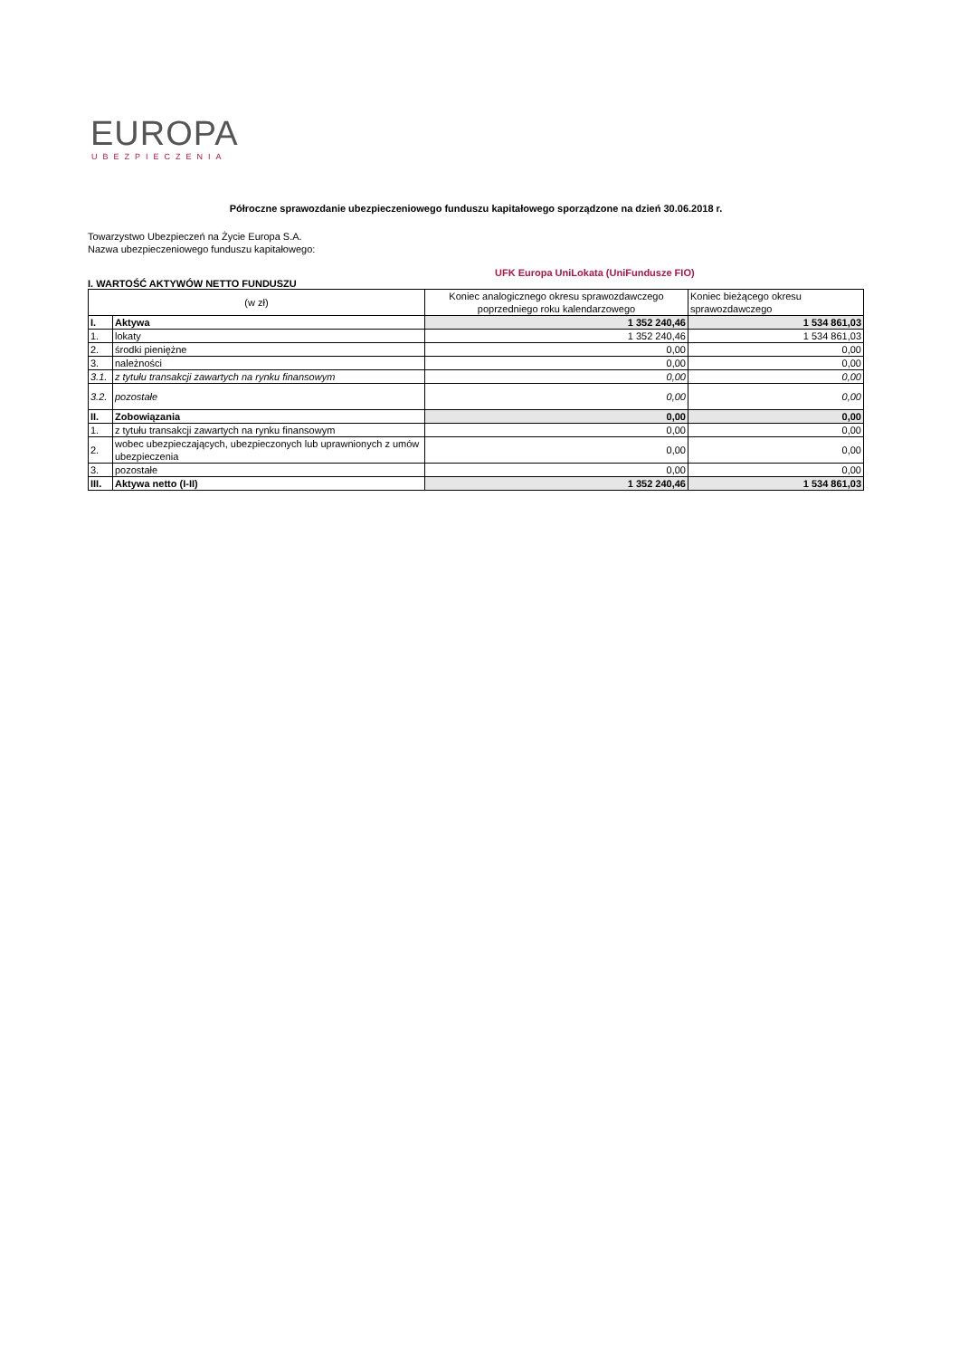EUROPA
UBEZPIECZENIA
Półroczne sprawozdanie ubezpieczeniowego funduszu kapitałowego sporządzone na dzień 30.06.2018 r.
Towarzystwo Ubezpieczeń na Życie Europa S.A.
Nazwa ubezpieczeniowego funduszu kapitałowego:
UFK Europa UniLokata (UniFundusze FIO)
I. WARTOŚĆ AKTYWÓW NETTO FUNDUSZU
| (w zł) | | Koniec analogicznego okresu sprawozdawczego poprzedniego roku kalendarzowego | Koniec bieżącego okresu sprawozdawczego |
| --- | --- | --- | --- |
| I. | Aktywa | 1 352 240,46 | 1 534 861,03 |
| 1. | lokaty | 1 352 240,46 | 1 534 861,03 |
| 2. | środki pieniężne | 0,00 | 0,00 |
| 3. | należności | 0,00 | 0,00 |
| 3.1. | z tytułu transakcji zawartych na rynku finansowym | 0,00 | 0,00 |
| 3.2. | pozostałe | 0,00 | 0,00 |
| II. | Zobowiązania | 0,00 | 0,00 |
| 1. | z tytułu transakcji zawartych na rynku finansowym | 0,00 | 0,00 |
| 2. | wobec ubezpieczających, ubezpieczonych lub uprawnionych z umów ubezpieczenia | 0,00 | 0,00 |
| 3. | pozostałe | 0,00 | 0,00 |
| III. | Aktywa netto (I-II) | 1 352 240,46 | 1 534 861,03 |